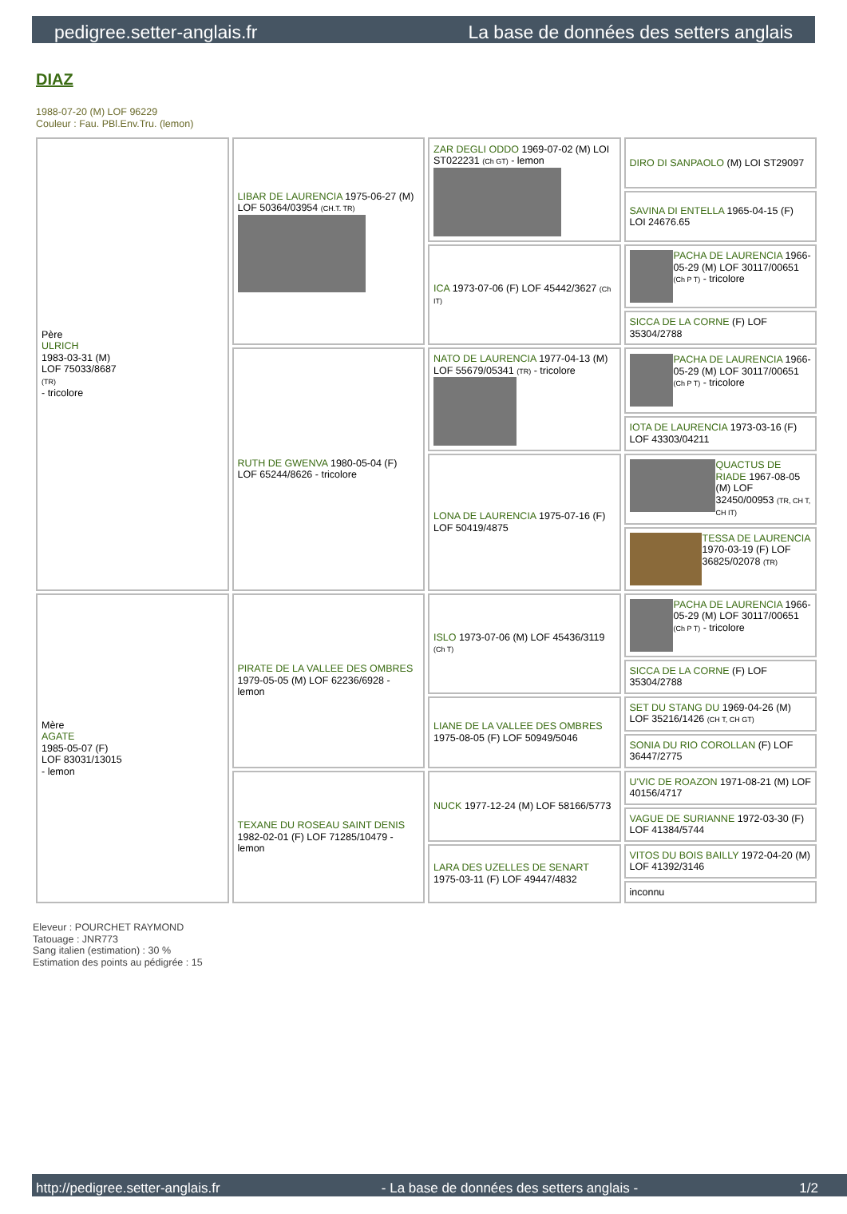pedigree.setter-anglais.fr La base de données des setters anglais
DIAZ
1988-07-20 (M) LOF 96229
Couleur : Fau. PBl.Env.Tru. (lemon)
| Père ULRICH 1983-03-31 (M) LOF 75033/8687 (TR) - tricolore | LIBAR DE LAURENCIA 1975-06-27 (M) LOF 50364/03954 (CH.T. TR) | ZAR DEGLI ODDO 1969-07-02 (M) LOI ST022231 (Ch GT) - lemon | DIRO DI SANPAOLO (M) LOI ST29097 |
| | | | SAVINA DI ENTELLA 1965-04-15 (F) LOI 24676.65 |
| | | ICA 1973-07-06 (F) LOF 45442/3627 (Ch IT) | PACHA DE LAURENCIA 1966-05-29 (M) LOF 30117/00651 (Ch P T) - tricolore |
| | | | SICCA DE LA CORNE (F) LOF 35304/2788 |
| | RUTH DE GWENVA 1980-05-04 (F) LOF 65244/8626 - tricolore | NATO DE LAURENCIA 1977-04-13 (M) LOF 55679/05341 (TR) - tricolore | PACHA DE LAURENCIA 1966-05-29 (M) LOF 30117/00651 (Ch P T) - tricolore |
| | | | IOTA DE LAURENCIA 1973-03-16 (F) LOF 43303/04211 |
| | | LONA DE LAURENCIA 1975-07-16 (F) LOF 50419/4875 | QUACTUS DE RIADE 1967-08-05 (M) LOF 32450/00953 (TR, CH T, CH IT) |
| | | | TESSA DE LAURENCIA 1970-03-19 (F) LOF 36825/02078 (TR) |
| Mère AGATE 1985-05-07 (F) LOF 83031/13015 - lemon | PIRATE DE LA VALLEE DES OMBRES 1979-05-05 (M) LOF 62236/6928 - lemon | ISLO 1973-07-06 (M) LOF 45436/3119 (Ch T) | PACHA DE LAURENCIA 1966-05-29 (M) LOF 30117/00651 (Ch P T) - tricolore |
| | | | SICCA DE LA CORNE (F) LOF 35304/2788 |
| | | LIANE DE LA VALLEE DES OMBRES 1975-08-05 (F) LOF 50949/5046 | SET DU STANG DU 1969-04-26 (M) LOF 35216/1426 (CH T, CH GT) |
| | | | SONIA DU RIO COROLLAN (F) LOF 36447/2775 |
| | TEXANE DU ROSEAU SAINT DENIS 1982-02-01 (F) LOF 71285/10479 - lemon | NUCK 1977-12-24 (M) LOF 58166/5773 | U'VIC DE ROAZON 1971-08-21 (M) LOF 40156/4717 |
| | | | VAGUE DE SURIANNE 1972-03-30 (F) LOF 41384/5744 |
| | | LARA DES UZELLES DE SENART 1975-03-11 (F) LOF 49447/4832 | VITOS DU BOIS BAILLY 1972-04-20 (M) LOF 41392/3146 |
| | | | inconnu |
Eleveur : POURCHET RAYMOND
Tatouage : JNR773
Sang italien (estimation) : 30 %
Estimation des points au pédigrée : 15
http://pedigree.setter-anglais.fr - La base de données des setters anglais - 1/2